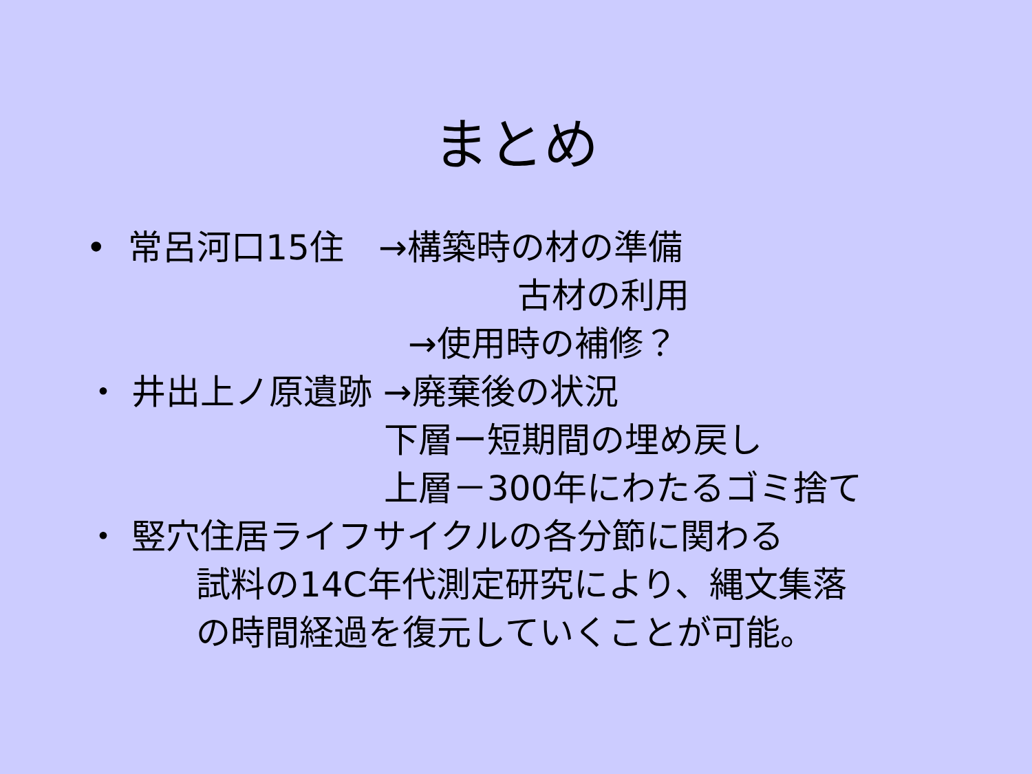まとめ
• 常呂河口15住　→構築時の材の準備
古材の利用
→使用時の補修？
・ 井出上ノ原遺跡 →廃棄後の状況
下層ー短期間の埋め戻し
上層－300年にわたるゴミ捨て
・ 竪穴住居ライフサイクルの各分節に関わる
試料の14C年代測定研究により、縄文集落
の時間経過を復元していくことが可能。